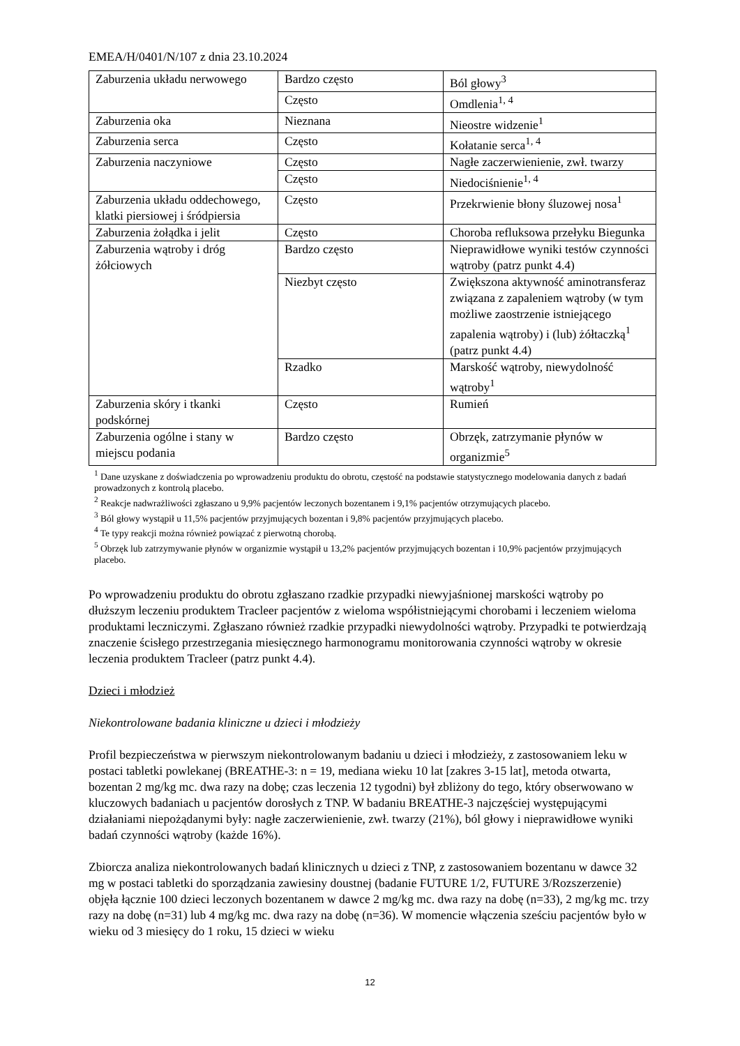EMEA/H/0401/N/107 z dnia 23.10.2024
| Zaburzenia układu nerwowego | Bardzo często | Ból głowy<sup>3</sup> |
| | Często | Omdlenia<sup>1, 4</sup> |
| Zaburzenia oka | Nieznana | Nieostre widzenie<sup>1</sup> |
| Zaburzenia serca | Często | Kołatanie serca<sup>1, 4</sup> |
| Zaburzenia naczyniowe | Często | Nagłe zaczerwienienie, zwł. twarzy |
| | Często | Niedociśnienie<sup>1, 4</sup> |
| Zaburzenia układu oddechowego, klatki piersiowej i śródpiersia | Często | Przekrwienie błony śluzowej nosa<sup>1</sup> |
| Zaburzenia żołądka i jelit | Często | Choroba refluksowa przełyku Biegunka |
| Zaburzenia wątroby i dróg żółciowych | Bardzo często | Nieprawidłowe wyniki testów czynności wątroby (patrz punkt 4.4) |
| | Niezbyt często | Zwiększona aktywność aminotransferaz związana z zapaleniem wątroby (w tym możliwe zaostrzenie istniejącego zapalenia wątroby) i (lub) żółtaczką<sup>1</sup> (patrz punkt 4.4) |
| | Rzadko | Marskość wątroby, niewydolność wątroby<sup>1</sup> |
| Zaburzenia skóry i tkanki podskórnej | Często | Rumień |
| Zaburzenia ogólne i stany w miejscu podania | Bardzo często | Obrzęk, zatrzymanie płynów w organizmie<sup>5</sup> |
<sup>1</sup> Dane uzyskane z doświadczenia po wprowadzeniu produktu do obrotu, częstość na podstawie statystycznego modelowania danych z badań prowadzonych z kontrolą placebo.
<sup>2</sup> Reakcje nadwrażliwości zgłaszano u 9,9% pacjentów leczonych bozentanem i 9,1% pacjentów otrzymujących placebo.
<sup>3</sup> Ból głowy wystąpił u 11,5% pacjentów przyjmujących bozentan i 9,8% pacjentów przyjmujących placebo.
<sup>4</sup> Te typy reakcji można również powiązać z pierwotną chorobą.
<sup>5</sup> Obrzęk lub zatrzymywanie płynów w organizmie wystąpił u 13,2% pacjentów przyjmujących bozentan i 10,9% pacjentów przyjmujących placebo.
Po wprowadzeniu produktu do obrotu zgłaszano rzadkie przypadki niewyjaśnionej marskości wątroby po dłuższym leczeniu produktem Tracleer pacjentów z wieloma współistniejącymi chorobami i leczeniem wieloma produktami leczniczymi. Zgłaszano również rzadkie przypadki niewydolności wątroby. Przypadki te potwierdzają znaczenie ścisłego przestrzegania miesięcznego harmonogramu monitorowania czynności wątroby w okresie leczenia produktem Tracleer (patrz punkt 4.4).
Dzieci i młodzież
Niekontrolowane badania kliniczne u dzieci i młodzieży
Profil bezpieczeństwa w pierwszym niekontrolowanym badaniu u dzieci i młodzieży, z zastosowaniem leku w postaci tabletki powlekanej (BREATHE-3: n = 19, mediana wieku 10 lat [zakres 3-15 lat], metoda otwarta, bozentan 2 mg/kg mc. dwa razy na dobę; czas leczenia 12 tygodni) był zbliżony do tego, który obserwowano w kluczowych badaniach u pacjentów dorosłych z TNP. W badaniu BREATHE-3 najczęściej występującymi działaniami niepożądanymi były: nagłe zaczerwienienie, zwł. twarzy (21%), ból głowy i nieprawidłowe wyniki badań czynności wątroby (każde 16%).
Zbiorcza analiza niekontrolowanych badań klinicznych u dzieci z TNP, z zastosowaniem bozentanu w dawce 32 mg w postaci tabletki do sporządzania zawiesiny doustnej (badanie FUTURE 1/2, FUTURE 3/Rozszerzenie) objęła łącznie 100 dzieci leczonych bozentanem w dawce 2 mg/kg mc. dwa razy na dobę (n=33), 2 mg/kg mc. trzy razy na dobę (n=31) lub 4 mg/kg mc. dwa razy na dobę (n=36). W momencie włączenia sześciu pacjentów było w wieku od 3 miesięcy do 1 roku, 15 dzieci w wieku
12